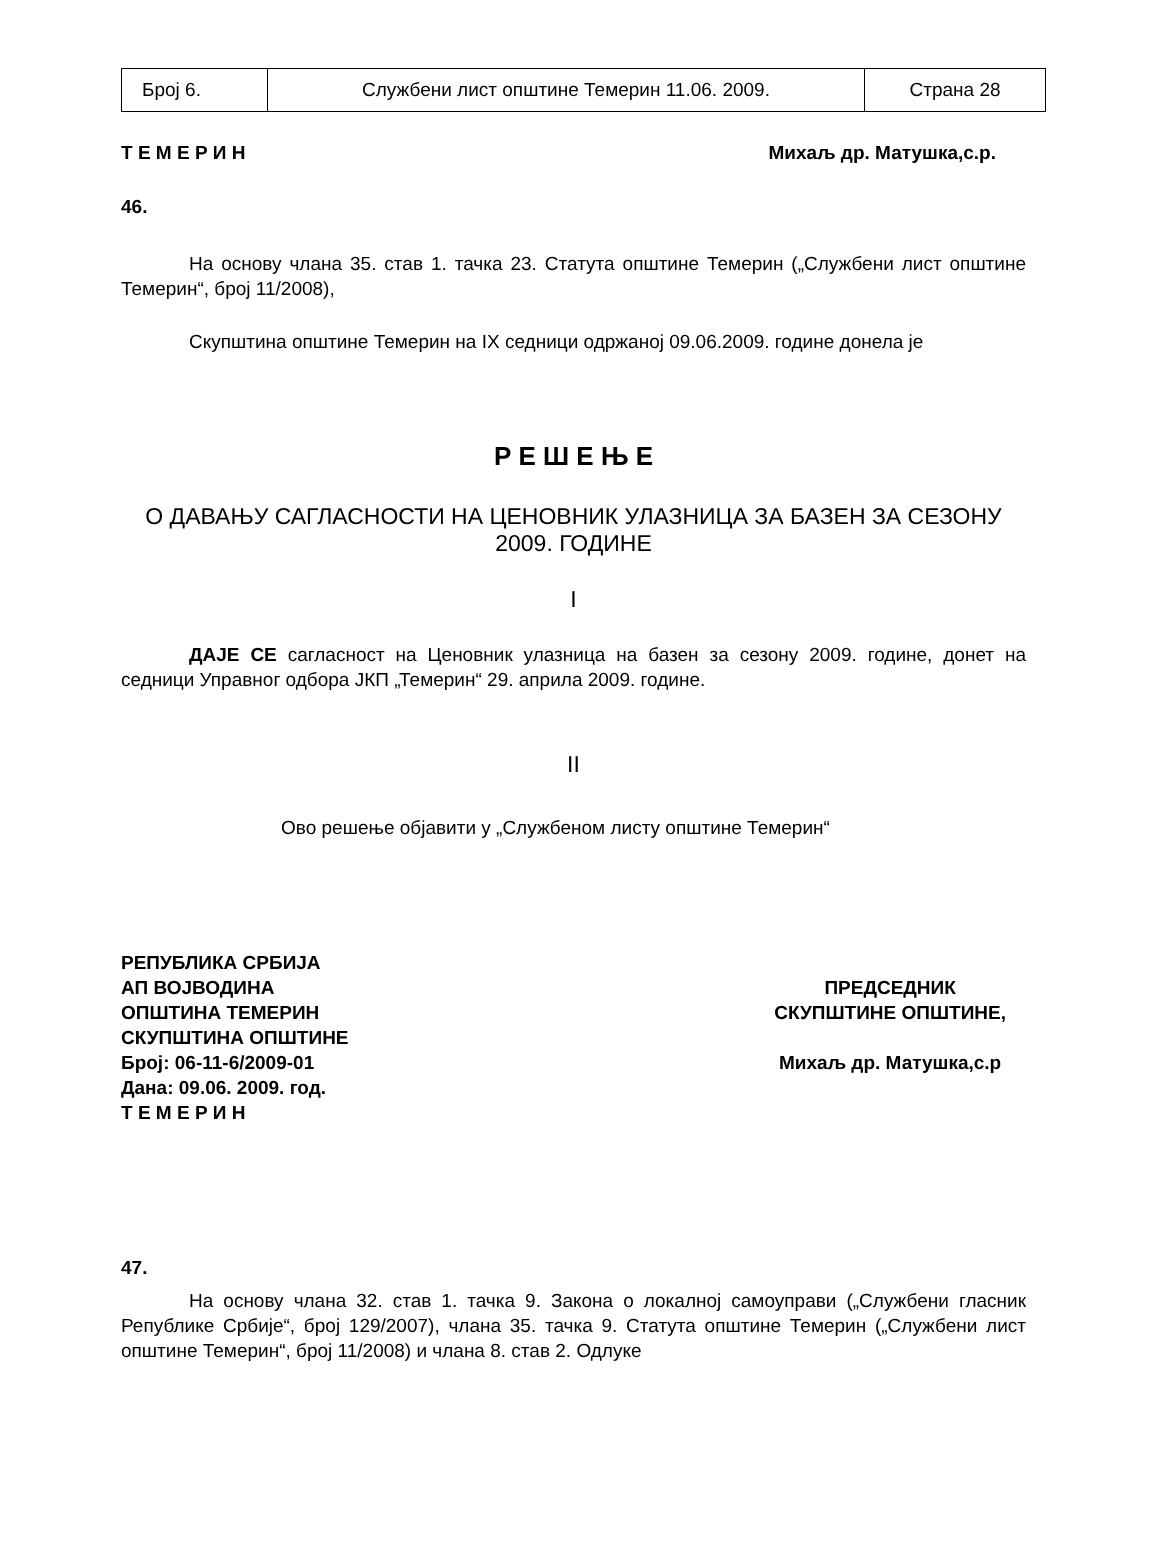| Број 6. | Службени лист општине Темерин 11.06. 2009. | Страна 28 |
Т Е М Е Р И Н Михаљ др. Матушка,с.р.
46.
На основу члана 35. став 1. тачка 23. Статута општине Темерин („Службени лист општине Темерин“, број 11/2008),
Скупштина општине Темерин на IX седници одржаној 09.06.2009. године донела је
Р Е Ш Е Њ Е
О ДАВАЊУ САГЛАСНОСТИ НА ЦЕНОВНИК УЛАЗНИЦА ЗА БАЗЕН ЗА СЕЗОНУ 2009. ГОДИНЕ
I
ДАЈЕ СЕ сагласност на Ценовник улазница на базен за сезону 2009. године, донет на седници Управног одбора ЈКП „Темерин“ 29. априла 2009. године.
II
Ово решење објавити у „Службеном листу општине Темерин“
РЕПУБЛИКА СРБИЈА
АП ВОЈВОДИНА
ОПШТИНА ТЕМЕРИН
СКУПШТИНА ОПШТИНЕ
Број: 06-11-6/2009-01
Дана: 09.06. 2009. год.
Т Е М Е Р И Н
ПРЕДСЕДНИК
СКУПШТИНЕ ОПШТИНЕ,
Михаљ др. Матушка,с.р
47.
На основу члана 32. став 1. тачка 9. Закона о локалној самоуправи („Службени гласник Републике Србије“, број 129/2007), члана 35. тачка 9. Статута општине Темерин („Службени лист општине Темерин“, број 11/2008) и члана 8. став 2. Одлуке